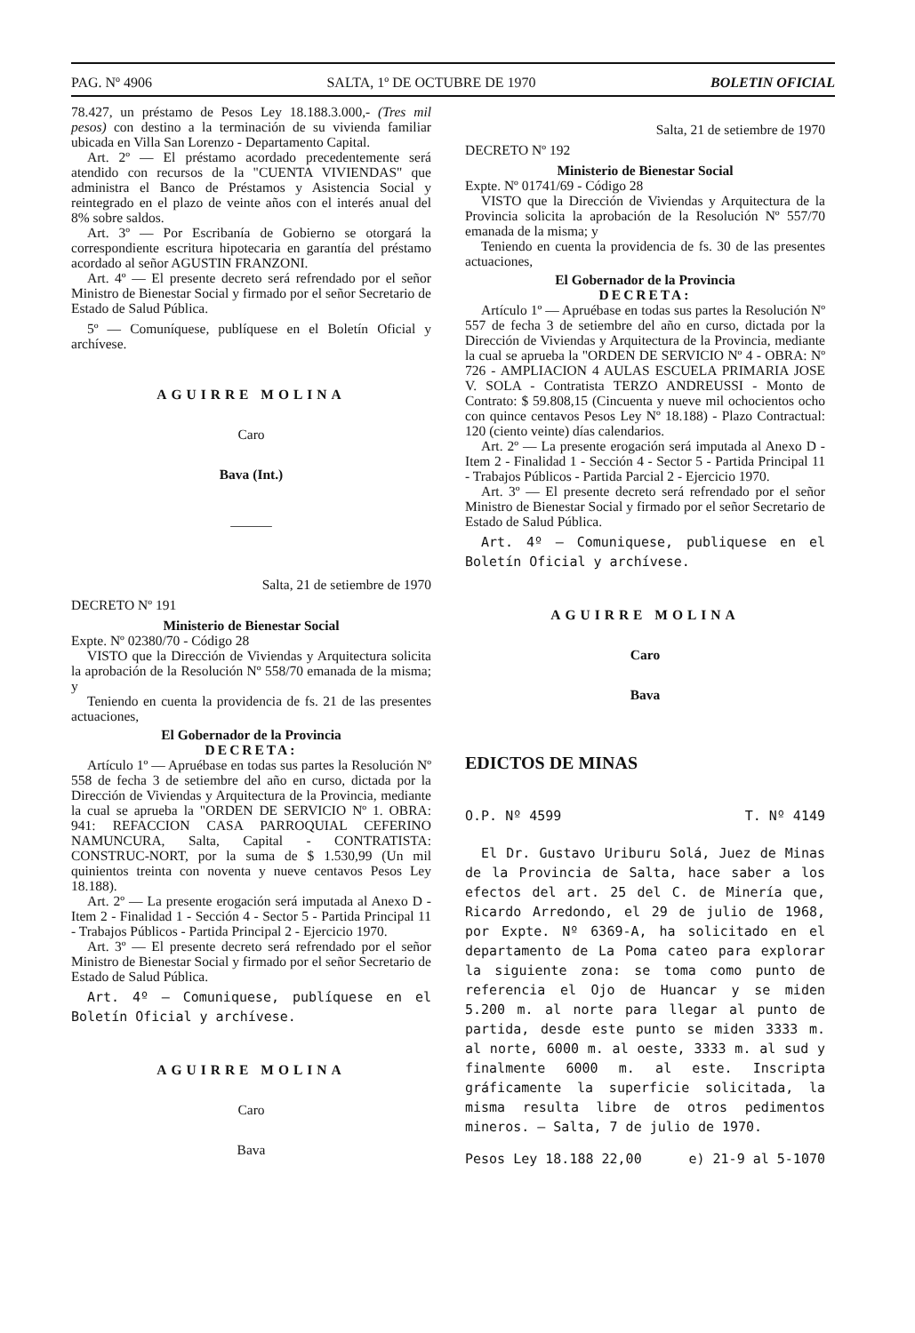PAG. Nº 4906 SALTA, 1º DE OCTUBRE DE 1970 BOLETIN OFICIAL
78.427, un préstamo de Pesos Ley 18.188.3.000,- (Tres mil pesos) con destino a la terminación de su vivienda familiar ubicada en Villa San Lorenzo - Departamento Capital.
Art. 2º — El préstamo acordado precedentemente será atendido con recursos de la "CUENTA VIVIENDAS" que administra el Banco de Préstamos y Asistencia Social y reintegrado en el plazo de veinte años con el interés anual del 8% sobre saldos.
Art. 3º — Por Escribanía de Gobierno se otorgará la correspondiente escritura hipotecaria en garantía del préstamo acordado al señor AGUSTIN FRANZONI.
Art. 4º — El presente decreto será refrendado por el señor Ministro de Bienestar Social y firmado por el señor Secretario de Estado de Salud Pública.
5º — Comuníquese, publíquese en el Boletín Oficial y archívese.
AGUIRRE MOLINA
Caro
Bava (Int.)
———
Salta, 21 de setiembre de 1970
DECRETO Nº 191
Ministerio de Bienestar Social
Expte. Nº 02380/70 - Código 28
VISTO que la Dirección de Viviendas y Arquitectura solicita la aprobación de la Resolución Nº 558/70 emanada de la misma; y
Teniendo en cuenta la providencia de fs. 21 de las presentes actuaciones,
El Gobernador de la Provincia
DECRETA:
Artículo 1º — Apruébase en todas sus partes la Resolución Nº 558 de fecha 3 de setiembre del año en curso, dictada por la Dirección de Viviendas y Arquitectura de la Provincia, mediante la cual se aprueba la "ORDEN DE SERVICIO Nº 1. OBRA: 941: REFACCION CASA PARROQUIAL CEFERINO NAMUNCURA, Salta, Capital - CONTRATISTA: CONSTRUC-NORT, por la suma de $ 1.530,99 (Un mil quinientos treinta con noventa y nueve centavos Pesos Ley 18.188).
Art. 2º — La presente erogación será imputada al Anexo D - Item 2 - Finalidad 1 - Sección 4 - Sector 5 - Partida Principal 11 - Trabajos Públicos - Partida Principal 2 - Ejercicio 1970.
Art. 3º — El presente decreto será refrendado por el señor Ministro de Bienestar Social y firmado por el señor Secretario de Estado de Salud Pública.
Art. 4º — Comuniquese, publíquese en el Boletín Oficial y archívese.
AGUIRRE MOLINA
Caro
Bava
Salta, 21 de setiembre de 1970
DECRETO Nº 192
Ministerio de Bienestar Social
Expte. Nº 01741/69 - Código 28
VISTO que la Dirección de Viviendas y Arquitectura de la Provincia solicita la aprobación de la Resolución Nº 557/70 emanada de la misma; y
Teniendo en cuenta la providencia de fs. 30 de las presentes actuaciones,
El Gobernador de la Provincia
DECRETA:
Artículo 1º — Apruébase en todas sus partes la Resolución Nº 557 de fecha 3 de setiembre del año en curso, dictada por la Dirección de Viviendas y Arquitectura de la Provincia, mediante la cual se aprueba la "ORDEN DE SERVICIO Nº 4 - OBRA: Nº 726 - AMPLIACION 4 AULAS ESCUELA PRIMARIA JOSE V. SOLA - Contratista TERZO ANDREUSSI - Monto de Contrato: $ 59.808,15 (Cincuenta y nueve mil ochocientos ocho con quince centavos Pesos Ley Nº 18.188) - Plazo Contractual: 120 (ciento veinte) días calendarios.
Art. 2º — La presente erogación será imputada al Anexo D - Item 2 - Finalidad 1 - Sección 4 - Sector 5 - Partida Principal 11 - Trabajos Públicos - Partida Parcial 2 - Ejercicio 1970.
Art. 3º — El presente decreto será refrendado por el señor Ministro de Bienestar Social y firmado por el señor Secretario de Estado de Salud Pública.
Art. 4º — Comuniquese, publiquese en el Boletín Oficial y archívese.
AGUIRRE MOLINA
Caro
Bava
EDICTOS DE MINAS
O.P. Nº 4599 T. Nº 4149
El Dr. Gustavo Uriburu Solá, Juez de Minas de la Provincia de Salta, hace saber a los efectos del art. 25 del C. de Minería que, Ricardo Arredondo, el 29 de julio de 1968, por Expte. Nº 6369-A, ha solicitado en el departamento de La Poma cateo para explorar la siguiente zona: se toma como punto de referencia el Ojo de Huancar y se miden 5.200 m. al norte para llegar al punto de partida, desde este punto se miden 3333 m. al norte, 6000 m. al oeste, 3333 m. al sud y finalmente 6000 m. al este. Inscripta gráficamente la superficie solicitada, la misma resulta libre de otros pedimentos mineros. — Salta, 7 de julio de 1970.
Pesos Ley 18.188 22,00 e) 21-9 al 5-1070